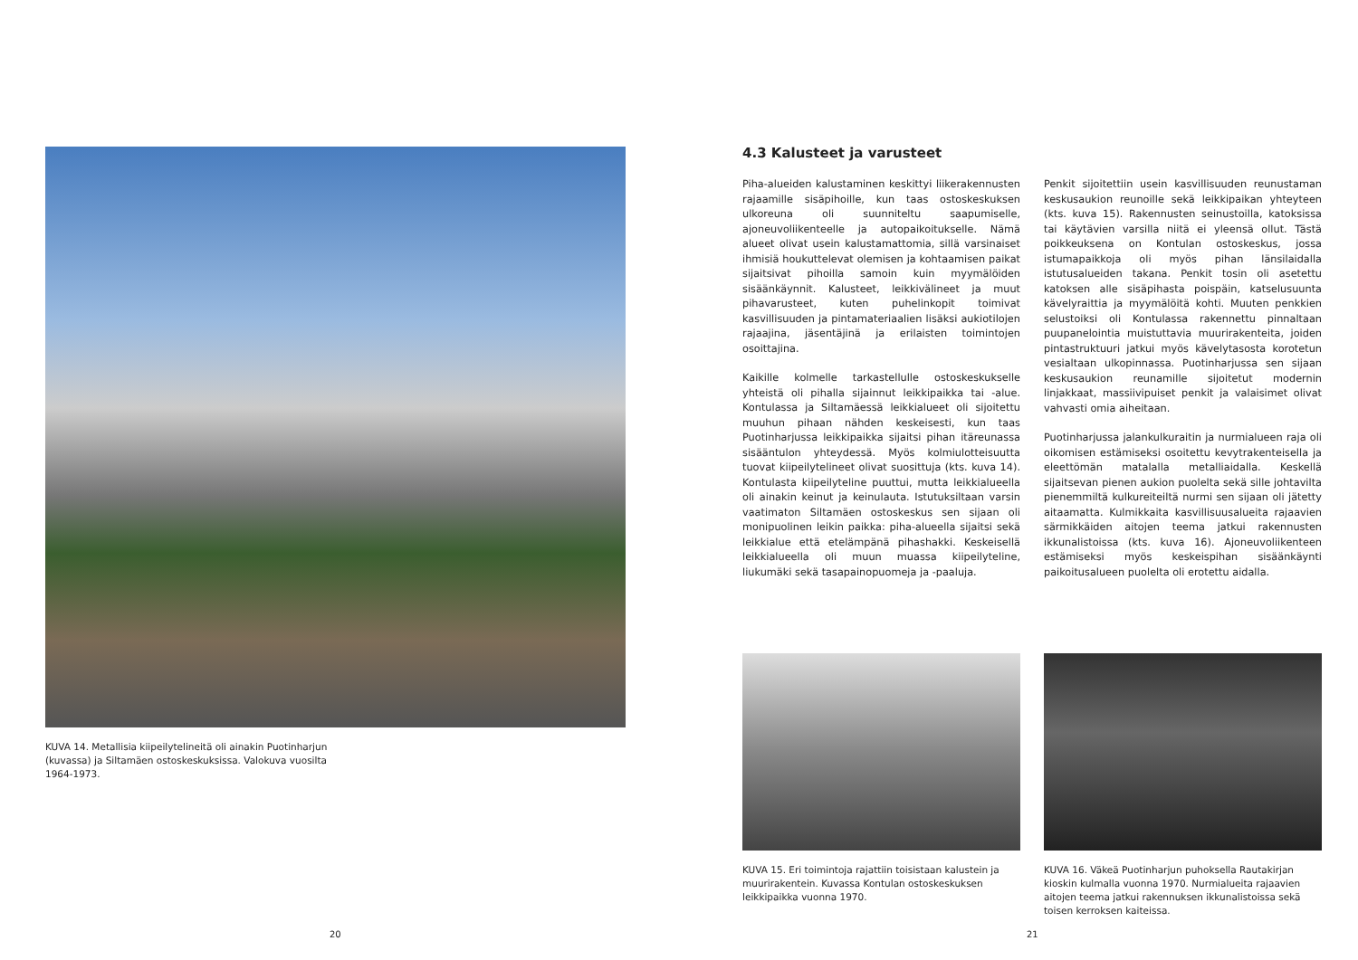KUVA 14. Metallisia kiipeilytelineitä oli ainakin Puotinharjun (kuvassa) ja Siltamäen ostoskeskuksissa. Valokuva vuosilta 1964-1973.
4.3 Kalusteet ja varusteet
Piha-alueiden kalustaminen keskittyi liikerakennusten rajaamille sisäpihoille, kun taas ostoskeskuksen ulkoreuna oli suunniteltu saapumiselle, ajoneuvoliikenteelle ja autopaikoitukselle. Nämä alueet olivat usein kalustamattomia, sillä varsinaiset ihmisiä houkuttelevat olemisen ja kohtaamisen paikat sijaitsivat pihoilla samoin kuin myymälöiden sisäänkäynnit. Kalusteet, leikkivälineet ja muut pihavarusteet, kuten puhelinkopit toimivat kasvillisuuden ja pintamateriaalien lisäksi aukiotilojen rajaajina, jäsentäjinä ja erilaisten toimintojen osoittajina.
Kaikille kolmelle tarkastellulle ostoskeskukselle yhteistä oli pihalla sijainnut leikkipaikka tai -alue. Kontulassa ja Siltamäessä leikkialueet oli sijoitettu muuhun pihaan nähden keskeisesti, kun taas Puotinharjussa leikkipaikka sijaitsi pihan itäreunassa sisääntulon yhteydessä. Myös kolmiulotteisuutta tuovat kiipeilytelineet olivat suosittuja (kts. kuva 14). Kontulasta kiipeilyteline puuttui, mutta leikkialueella oli ainakin keinut ja keinulauta. Istutuksiltaan varsin vaatimaton Siltamäen ostoskeskus sen sijaan oli monipuolinen leikin paikka: piha-alueella sijaitsi sekä leikkialue että etelämpänä pihashakki. Keskeisellä leikkialueella oli muun muassa kiipeilyteline, liukumäki sekä tasapainopuomeja ja -paaluja.
Penkit sijoitettiin usein kasvillisuuden reunustaman keskusaukion reunoille sekä leikkipaikan yhteyteen (kts. kuva 15). Rakennusten seinustoilla, katoksissa tai käytävien varsilla niitä ei yleensä ollut. Tästä poikkeuksena on Kontulan ostoskeskus, jossa istumapaikkoja oli myös pihan länsilaidalla istutusalueiden takana. Penkit tosin oli asetettu katoksen alle sisäpihasta poispäin, katselusuunta kävelyraittia ja myymälöitä kohti. Muuten penkkien selustoiksi oli Kontulassa rakennettu pinnaltaan puupanelointia muistuttavia muurirakenteita, joiden pintastruktuuri jatkui myös kävelytasosta korotetun vesialtaan ulkopinnassa. Puotinharjussa sen sijaan keskusaukion reunamille sijoitetut modernin linjakkaat, massiivipuiset penkit ja valaisimet olivat vahvasti omia aiheitaan.
Puotinharjussa jalankulkuraitin ja nurmialueen raja oli oikomisen estämiseksi osoitettu kevytrakenteisella ja eleettömän matalalla metalliaidalla. Keskellä sijaitsevan pienen aukion puolelta sekä sille johtavilta pienemmiltä kulkureiteiltä nurmi sen sijaan oli jätetty aitaamatta. Kulmikkaita kasvillisuusalueita rajaavien särmikkäiden aitojen teema jatkui rakennusten ikkunalistoissa (kts. kuva 16). Ajoneuvoliikenteen estämiseksi myös keskeispihan sisäänkäynti paikoitusalueen puolelta oli erotettu aidalla.
KUVA 15. Eri toimintoja rajattiin toisistaan kalustein ja muurirakentein. Kuvassa Kontulan ostoskeskuksen leikkipaikka vuonna 1970.
KUVA 16. Väkeä Puotinharjun puhoksella Rautakirjan kioskin kulmalla vuonna 1970. Nurmialueita rajaavien aitojen teema jatkui rakennuksen ikkunalistoissa sekä toisen kerroksen kaiteissa.
20 21